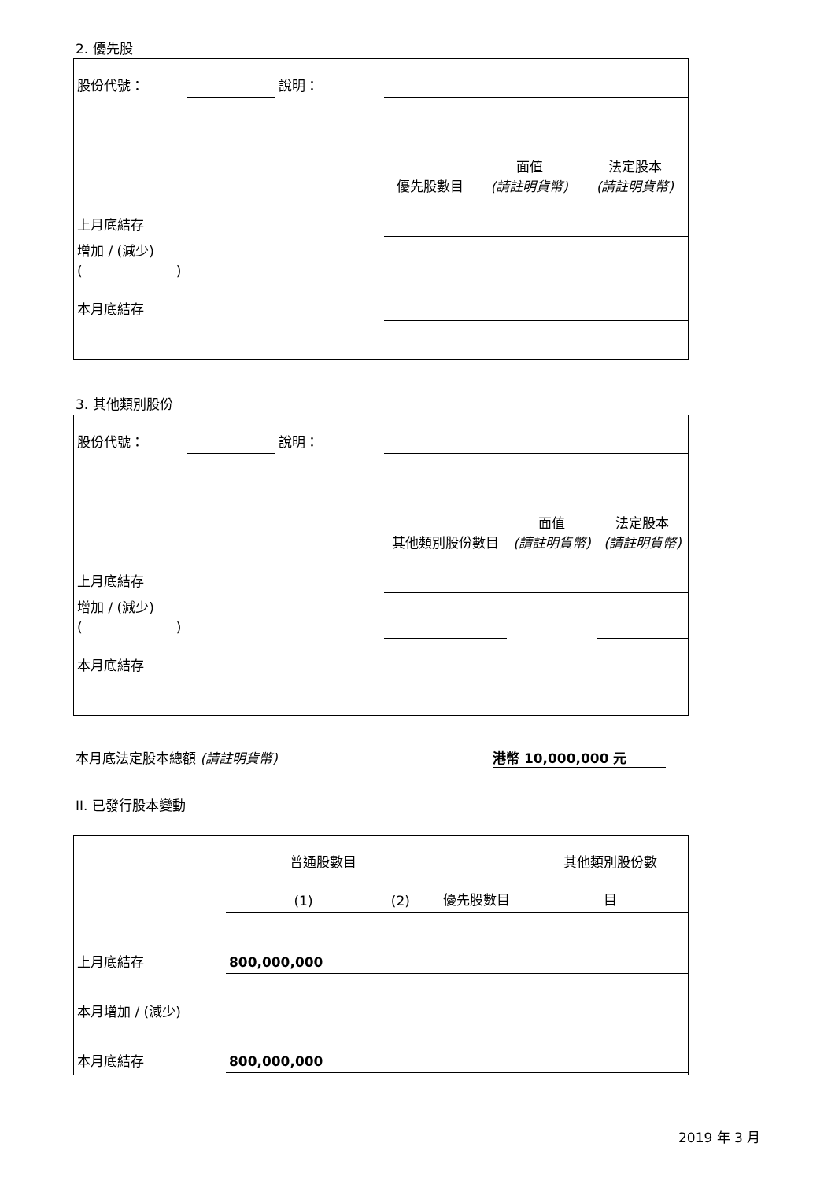2. 優先股
| 股份代號： | | 說明： | | | |
| | | | 優先股數目 | 面值 (請註明貨幣) | 法定股本 (請註明貨幣) |
| 上月底結存 | | | | | |
| 增加 / (減少) ( ) | | | | | |
| 本月底結存 | | | | | |
3. 其他類別股份
| 股份代號： | | 說明： | | | |
| | | | 其他類別股份數目 | 面值 (請註明貨幣) | 法定股本 (請註明貨幣) |
| 上月底結存 | | | | | |
| 增加 / (減少) ( ) | | | | | |
| 本月底結存 | | | | | |
本月底法定股本總額 (請註明貨幣) 港幣 10,000,000 元
II. 已發行股本變動
| | 普通股數目 | | | 其他類別股份數 |
| | (1) | (2) | 優先股數目 | 目 |
| 上月底結存 | 800,000,000 | | | |
| 本月增加 / (減少) | | | | |
| 本月底結存 | 800,000,000 | | | |
2019 年 3 月